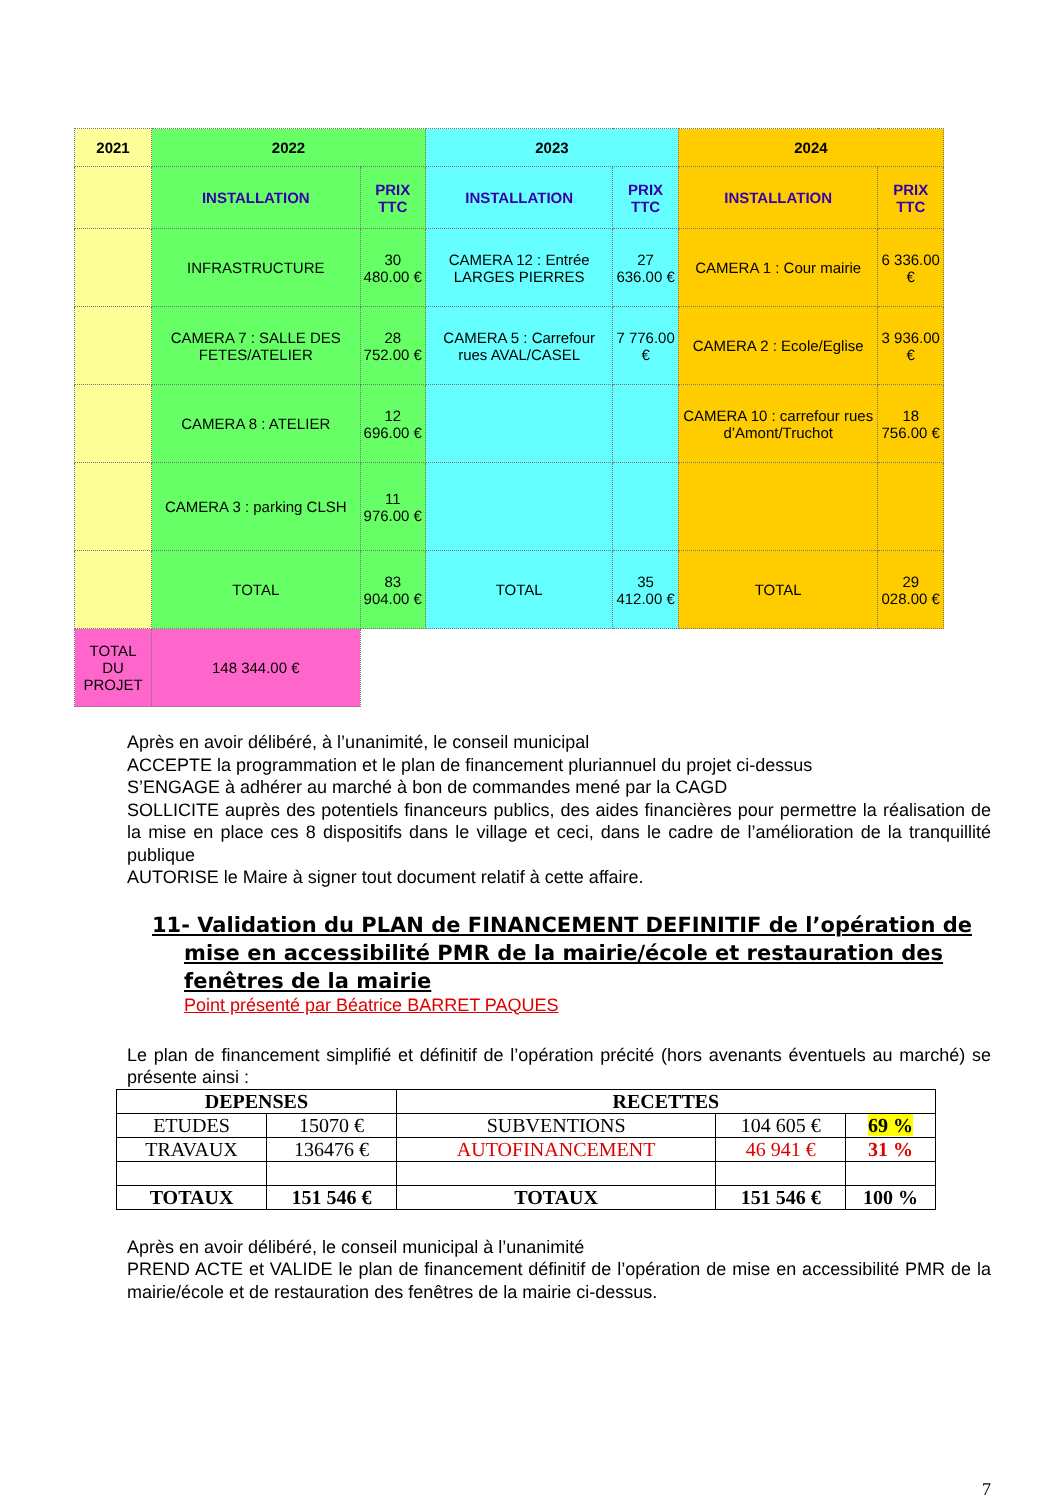| 2021 | 2022 | | 2023 | | 2024 | |
| | INSTALLATION | PRIX TTC | INSTALLATION | PRIX TTC | INSTALLATION | PRIX TTC |
| | INFRASTRUCTURE | 30 480.00 € | CAMERA 12 : Entrée LARGES PIERRES | 27 636.00 € | CAMERA 1 : Cour mairie | 6 336.00 € |
| | CAMERA 7 : SALLE DES FETES/ATELIER | 28 752.00 € | CAMERA 5 : Carrefour rues AVAL/CASEL | 7 776.00 € | CAMERA 2 : Ecole/Eglise | 3 936.00 € |
| | CAMERA 8 : ATELIER | 12 696.00 € | | | CAMERA 10 : carrefour rues d’Amont/Truchot | 18 756.00 € |
| | CAMERA 3 : parking CLSH | 11 976.00 € | | | | |
| | TOTAL | 83 904.00 € | TOTAL | 35 412.00 € | TOTAL | 29 028.00 € |
| TOTAL DU PROJET | 148 344.00 € | | | | | |
Après en avoir délibéré, à l’unanimité, le conseil municipal
ACCEPTE la programmation et le plan de financement pluriannuel du projet ci-dessus
S’ENGAGE à adhérer au marché à bon de commandes mené par la CAGD
SOLLICITE auprès des potentiels financeurs publics, des aides financières pour permettre la réalisation de la mise en place ces 8 dispositifs dans le village et ceci, dans le cadre de l’amélioration de la tranquillité publique
AUTORISE le Maire à signer tout document relatif à cette affaire.
11- Validation du PLAN de FINANCEMENT DEFINITIF de l’opération de mise en accessibilité PMR de la mairie/école et restauration des fenêtres de la mairie
Point présenté par Béatrice BARRET PAQUES
Le plan de financement simplifié et définitif de l’opération précité (hors avenants éventuels au marché) se présente ainsi :
| DEPENSES | | RECETTES | | |
| --- | --- | --- | --- | --- |
| ETUDES | 15070 € | SUBVENTIONS | 104 605 € | 69 % |
| TRAVAUX | 136476 € | AUTOFINANCEMENT | 46 941 € | 31 % |
| TOTAUX | 151 546 € | TOTAUX | 151 546 € | 100 % |
Après en avoir délibéré, le conseil municipal à l’unanimité
PREND ACTE et VALIDE le plan de financement définitif de l’opération de mise en accessibilité PMR de la mairie/école et de restauration des fenêtres de la mairie ci-dessus.
7